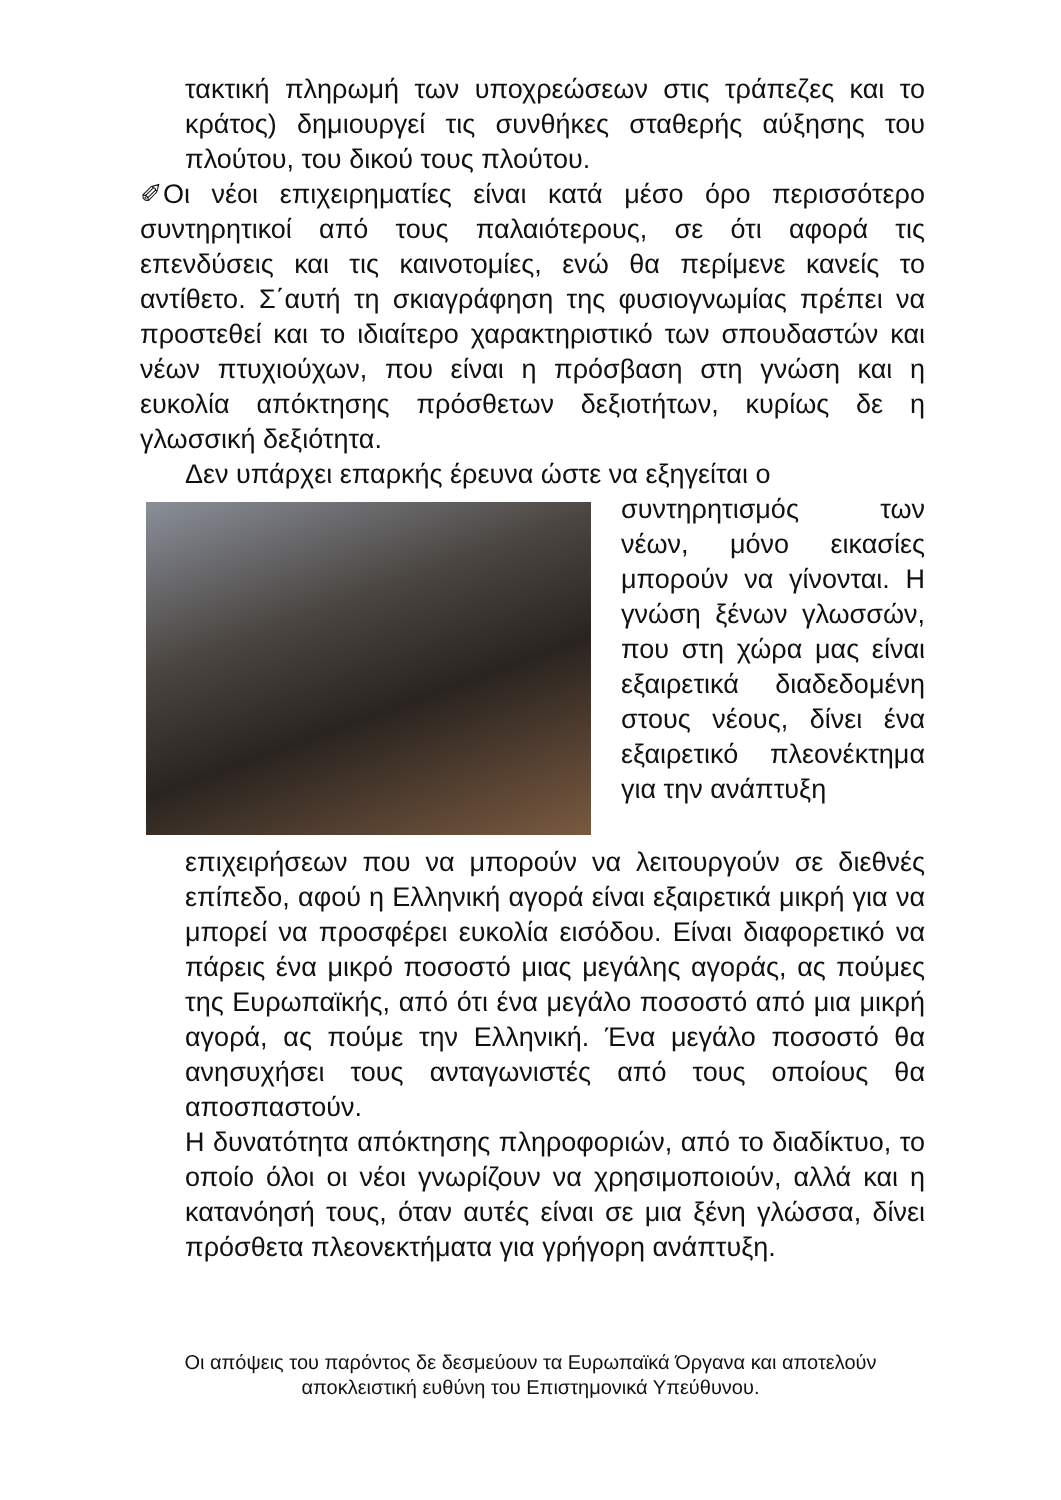τακτική πληρωμή των υποχρεώσεων στις τράπεζες και το κράτος) δημιουργεί τις συνθήκες σταθερής αύξησης του πλούτου, του δικού τους πλούτου.
✐Οι νέοι επιχειρηματίες είναι κατά μέσο όρο περισσότερο συντηρητικοί από τους παλαιότερους, σε ότι αφορά τις επενδύσεις και τις καινοτομίες, ενώ θα περίμενε κανείς το αντίθετο. Σ΄αυτή τη σκιαγράφηση της φυσιογνωμίας πρέπει να προστεθεί και το ιδιαίτερο χαρακτηριστικό των σπουδαστών και νέων πτυχιούχων, που είναι η πρόσβαση στη γνώση και η ευκολία απόκτησης πρόσθετων δεξιοτήτων, κυρίως δε η γλωσσική δεξιότητα.
Δεν υπάρχει επαρκής έρευνα ώστε να εξηγείται ο
συντηρητισμός των νέων, μόνο εικασίες μπορούν να γίνονται. Η γνώση ξένων γλωσσών, που στη χώρα μας είναι εξαιρετικά διαδεδομένη στους νέους, δίνει ένα εξαιρετικό πλεονέκτημα για την ανάπτυξη
επιχειρήσεων που να μπορούν να λειτουργούν σε διεθνές επίπεδο, αφού η Ελληνική αγορά είναι εξαιρετικά μικρή για να μπορεί να προσφέρει ευκολία εισόδου. Είναι διαφορετικό να πάρεις ένα μικρό ποσοστό μιας μεγάλης αγοράς, ας πούμες της Ευρωπαϊκής, από ότι ένα μεγάλο ποσοστό από μια μικρή αγορά, ας πούμε την Ελληνική. Ένα μεγάλο ποσοστό θα ανησυχήσει τους ανταγωνιστές από τους οποίους θα αποσπαστούν.
Η δυνατότητα απόκτησης πληροφοριών, από το διαδίκτυο, το οποίο όλοι οι νέοι γνωρίζουν να χρησιμοποιούν, αλλά και η κατανόησή τους, όταν αυτές είναι σε μια ξένη γλώσσα, δίνει πρόσθετα πλεονεκτήματα για γρήγορη ανάπτυξη.
Οι απόψεις του παρόντος δε δεσμεύουν τα Ευρωπαϊκά Όργανα και αποτελούν
αποκλειστική ευθύνη του Επιστημονικά Υπεύθυνου.